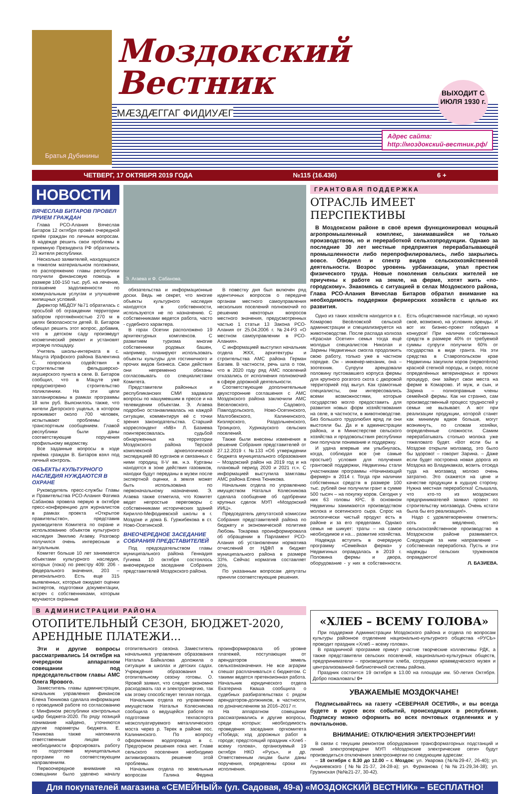Братья Дубинины
Моздокский Вестник
МÆЗДÆГГАГ ФИДИУÆГ
ВЫХОДИТ С ИЮЛЯ 1930 г.
Адрес сайта:
http://моздокский-вестник.рф/
ЧЕТВЕРГ, 17 ОКТЯБРЯ 2019 ГОДА №115 (16.436) 6 +
НОВОСТИ
ВЯЧЕСЛАВ БИТАРОВ ПРОВЕЛ ПРИЕМ ГРАЖДАН
Глава РСО-Алания Вячеслав Битаров 12 октября провёл очередной приём граждан по личным вопросам. В надежде решить свои проблемы в приемную Президента РФ обратились 23 жителя республики.
Несколько заявителей, находящихся в тяжелом материальном положении, по распоряжению главы республики получили финансовую помощь в размере 100-150 тыс. руб. на лечение, погашение задолженности по коммунальным услугам и улучшение жилищных условий.
Директор МБДОУ №71 обратилась с просьбой об ограждении территории забором протяжённостью 270 м в целях безопасности детей. В. Битаров обещал решить этот вопрос, добавив, что в детском саду произведут косметический ремонт и установят игровую площадку.
Учитель школы-интерната в с. Мацута Ирафского района Валентина С. попросила содействия в строительстве фельдшерско-акушерского пункта в селе. В. Битаров сообщил, что в Мацуте уже предусмотрено строительство поликлиники. На эти цели запланированы в рамках программы 18 млн руб. Выяснилось также, что жители Дигорского ущелья, в котором проживают около 700 человек, испытывают проблемы с транспортным сообщением. Главой республики были даны соответствующие поручения профильному ведомству.
Все заданные вопросы в ходе приёма граждан В. Битаров взял под личный контроль.
ОБЪЕКТЫ КУЛЬТУРНОГО НАСЛЕДИЯ НУЖДАЮТСЯ В ОХРАНЕ
Руководитель пресс-службы Главы и Правительства РСО-Алания Фатима Сабанова провела первую в октябре пресс-конференцию для журналистов в рамках проекта «Открытое правительство», представив руководителя Комитета по охране и использованию объектов культурного наследия Эмилию Агаеву. Разговор получился очень интересным и актуальным.
Комитет больше 10 лет занимается объектами культурного наследия, которых (пока) по реестру 409: 206 - федерального значения, 203 – регионального. Есть еще 315 выявленных, которые ожидают оценки экспертов, подготовки документации, встреч с собственниками, которым вручаются охранные
Э. Агаева и Ф. Сабанова.
обязательства и информационные доски. Ведь не секрет, что многие объекты культурного наследия находятся в собственности, используются не по назначению. С собственниками ведется работа, часто - судебного характера.
В горах Осетии расположено 19 архитектурных комплексов. С развитием туризма многие собственники родовых башен, например, планируют использовать объекты культуры для гостиничного и прочих видов бизнеса. Свои действия они непременно обязаны согласовывать со специалистами Комитета.
Представители районных и республиканских СМИ задавали вопросы по нашумевшим в прессе и на телевидении объектам. Э. Агаева подробно останавливалась на каждой ситуации, комментируя её с точки зрения законодательства. Старший корреспондент «МВ» Л. Базиева поинтересовалась судьбой обнаруженных на территории Моздокского района Терской комплексной археологической экспедицией 80 курганов и связанных с ними городищ II-V вв. н.э. Курганы находятся в зоне действия газовиков, находки будут переданы в музеи после экспертной оценки, а земля может быть использована по первоначальному назначению. Э. Агаева также отметила, что Комитет ведет непростые переговоры с собственниками исторических зданий Кирилло-Мефодиевской школы в г. Моздоке и дома Б. Гуржибекова в ст. Ново-Осетинской.
ВНЕОЧЕРЕДНОЕ ЗАСЕДАНИЕ СОБРАНИЯ ПРЕДСТАВИТЕЛЕЙ
Под председательством главы муниципального района Геннадия Гугиева 10 октября состоялось внеочередное заседание Собрания представителей Моздокского района.
В повестку дня был включен ряд идентичных вопросов о передаче органам местного самоуправления нескольких поселений полномочий по решению некоторых вопросов местного значения, предусмотренных частью 1 статьи 13 Закона РСО-Алания от 25.04.2006 г. №24-РЗ «О местном самоуправлении в РСО-Алания».
С информацией выступил начальник отдела ЖКХ, архитектуры и строительства АМС района Герман Багаев. В частности, речь шла о том, что в 2020 году ряд АМС поселений отказались от исполнения полномочий в сфере дорожной деятельности.
Соответствующие дополнительные двухсторонние соглашения с АМС Моздокского района заключили АМС Веселовского, Садового, Павлодольского, Ново-Осетинского, Малгобекского, Калининского, Кизлярского, Раздольненского, Троицкого, Хурикауского сельских поселений.
Также были внесены изменения в решение Собрания представителей от 27.12.2019 г. №133 «Об утверждении бюджета муниципального образования – Моздокский район на 2019 год и на плановый период 2020 и 2021 гг.». С информацией выступила замглавы АМС района Елена Тюникова.
Начальник отдела по управлению имуществом Наталья Колесникова сделала сообщение об одобрении крупных сделок МУП «Моздокский ИИЦ».
Председатель депутатской комиссии Собрания представителей района по бюджету и экономической политике Любовь Токарева проинформировала об обращении в Парламент РСО-Алания об установлении норматива отчислений от НДФЛ в бюджет муниципального района в размере 33%. Сейчас норматив составляет 20%.
По указанным вопросам депутаты приняли соответствующие решения.
ГРАНТОВАЯ ПОДДЕРЖКА
ОТРАСЛЬ ИМЕЕТ ПЕРСПЕКТИВЫ
В Моздокском районе в своё время функционировал мощный агропромышленный комплекс, занимавшийся не только производством, но и переработкой сельхозпродукции. Однако за последние 30 лет местные предприятия перерабатывающей промышленности либо перепрофилировались, либо закрылись вовсе. Обеднел и спектр видов сельскохозяйственной деятельности. Возрос уровень урбанизации, упал престиж физического труда. Новые поколения сельских жителей не приучены к работе на земле, на ферме, хотят жить «по-городскому». Знакомясь с ситуацией в селах Моздокского района, Глава РСО-Алания Вячеслав Битаров обратил внимание на необходимость поддержки фермерских хозяйств с целью их развития.
Одно из таких хозяйств находится в с. Комарово Весёловской сельской администрации и специализируется на животноводстве. После распада колхоза «Красная Осетия» семья тогда ещё молодых специалистов Николая и Зарины Недвигиных смогла продолжить свою работу, только уже в частном порядке. Он - инженер-механик, она – зоотехник. Супруги арендовали половину пустовавшего корпуса фермы для крупного рогатого скота с дворовой территорией под выгул. Как грамотные специалисты, они интересовались всеми возможностями, которые государство могло предоставить для развития новых форм хозяйствования на селе, в частности, в животноводстве. Без большого трудолюбия вряд ли они выстояли бы. Да и в администрации района, и в Министерстве сельского хозяйства и продовольствия республики они получали понимание и поддержку.
И удача впервые им улыбнулась, когда, соблюдая все (не самые простые!) условия для получения грантовой поддержки, Недвигины стали участниками программы «Начинающий фермер» в 2014 г. Тогда при наличии собственных средств в размере 100 тыс. рублей они получили грант в сумме 500 тысяч – на покупку коров. Сегодня у них 63 головы КРС. В основном Недвигины занимаются производством молока и осетинского сыра. Спрос на экологически чистый продукт есть в районе и за его пределами. Однако семья не шикует: траты – на самое необходимое и на… развитие хозяйства.
Надежда вступить в очередную программу «Семейная ферма» у Недвигиных оправдалась в 2019 г. Половина фермы и двора, оборудование - у них в собственности. Есть общественное пастбище, но нужно своё, возможно, на условиях аренды. И вот их бизнес-проект победил в конкурсе! При наличии собственных средств в размере 40% от требуемой суммы супруги получили 60% от государства в виде гранта. На эти средства в Ставропольском крае Недвигины закупили коров (первотёлок) красной степной породы, и скоро, после определённых ветеринарных и прочих процедур, они займут свои места на ферме в Комарово. И муж, и сын, и Зарина – полноправные члены семейной фермы. Как ни странно, сам производственный процесс трудностей у семьи не вызывает. А вот при реализации продукции, которой станет как минимум вдвое больше, могут возникнуть, по словам хозяйки, определённые сложности. Самим перерабатывать столько молока уже тяжеловато будет. «Вот если бы в Моздоке открыли молзавод, это было бы здорово! – говорит Зарина. – Даже если будет построена новая дорога из Моздока во Владикавказ, возить отсюда туда на молзавод молоко очень затратно. Это скажется на цене и качестве продукции в худшую сторону. Нужна местная переработка! Слышала, что кто-то из моздокских предпринимателей заявил проект по строительству молзавода. Очень кстати была бы его реализация!».
Надо с удовлетворением отметить: хоть и медленно, но сельскохозяйственное производство в Моздокском районе развивается. Следующее за ним направление – собственная переработка. Пусть и эти надежды сельских тружеников оправдаются!
Л. БАЗИЕВА.
В АДМИНИСТРАЦИИ РАЙОНА
ОТОПИТЕЛЬНЫЙ СЕЗОН, БЮДЖЕТ-2020, АРЕНДНЫЕ ПЛАТЕЖИ...
Эти и другие вопросы рассматривались 14 октября на очередном аппаратном совещании под председательством главы АМС Олега Ярового.
Заместитель главы администрации, начальник управления финансов Елена Тюникова сделала информацию о проводимой работе по согласованию с Минфином республики контрольных цифр бюджета-2020. По ряду позиций понимание найдено, уточняются другие параметры бюджета. Е. Тюникова также напомнила ответственным лицам о необходимости форсировать работу по подготовке муниципальных программ по соответствующим направлениям.
Первоочередное внимание на совещании было уделено началу отопительного сезона. Заместитель начальника управления образования Наталья Байкалова доложила о ситуации в школах и детских садах. Учреждения образования к отопительному сезону готовы. О. Яровой заявил, что следует экономно расходовать газ и электроэнергию, так как этому способствует теплая погода.
Начальник отдела по управлению имуществом Наталья Колесникова сообщила о ведущейся работе по подготовке техпаспорта неэксплуатируемого металлического моста через р. Терек в районе пос. Калининского. По вопросу оформления водопровода в с. Предгорном решения пока нет. Главе сельского поселения необходимо активизировать решение этой проблемы.
Начальник отдела по земельным вопросам Галина Федина проинформировала об уровне платежей, поступающих от арендаторов земель сельхозназначения. Не все аграрии спешат расплачиваться с бюджетом. С такими ведется претензионная работа. Начальник юридического отдела Екатерина Кваша сообщила о судебных разбирательствах с рядом арендаторов-должников, в частности, по доначислениям за 2016–2017 гг.
На аппаратном совещании рассматривались и другие вопросы, среди которых: необходимость проведения заседания оргкомитета «Победа; ход дорожных работ в городе; предстоящий праздник «Хлеб - всему голова», организуемый 19 октября НКО «Русь», и др. Ответственным лицам были даны поручения, определены сроки их исполнения.
«ХЛЕБ – ВСЕМУ ГОЛОВА»
При поддержке Администрации Моздокского района и отдела по вопросам культуры районное отделение национально-культурного общества «РУСЬ» проводит праздник «Хлеб – всему голова».
В праздничной программе примут участие творческие коллективы РДК, а также представители сельских поселений, национально-культурных обществ, предприниматели – производители хлеба, сотрудники краеведческого музея и централизованной библиотечной системы района.
Праздник состоится 19 октября в 13.00 на площади им. 50-летия Октября. Добро пожаловать! 0+
УВАЖАЕМЫЕ МОЗДОКЧАНЕ!
Подписывайтесь на газету «СЕВЕРНАЯ ОСЕТИЯ», и вы всегда будете в курсе всех событий, происходящих в республике. Подписку можно оформить во всех почтовых отделениях и у почтальонов.
ВНИМАНИЕ: ОТКЛЮЧЕНИЯ ЭЛЕКТРОЭНЕРГИИ!
В связи с текущим ремонтом оборудования трансформаторных подстанций и линий электропередачи МУП «Моздокские электрические сети» будут производиться отключения электроэнергии по следующим адресам:
– 18 октября с 8.30 до 12.00 – г. Моздок: ул. Уварова (№№29-47, 26-40); ул. Анджиевского (№№21-37, 24-28-а); ул. Фурманова (№№21-29,34-38); ул. Грузинская (№№21-27, 30-42).
Для покупателей магазина «СЕМЕЙНЫЙ» (ул. Садовая, 49-а) «МОЗДОКСКИЙ ВЕСТНИК» – БЕСПЛАТНО!